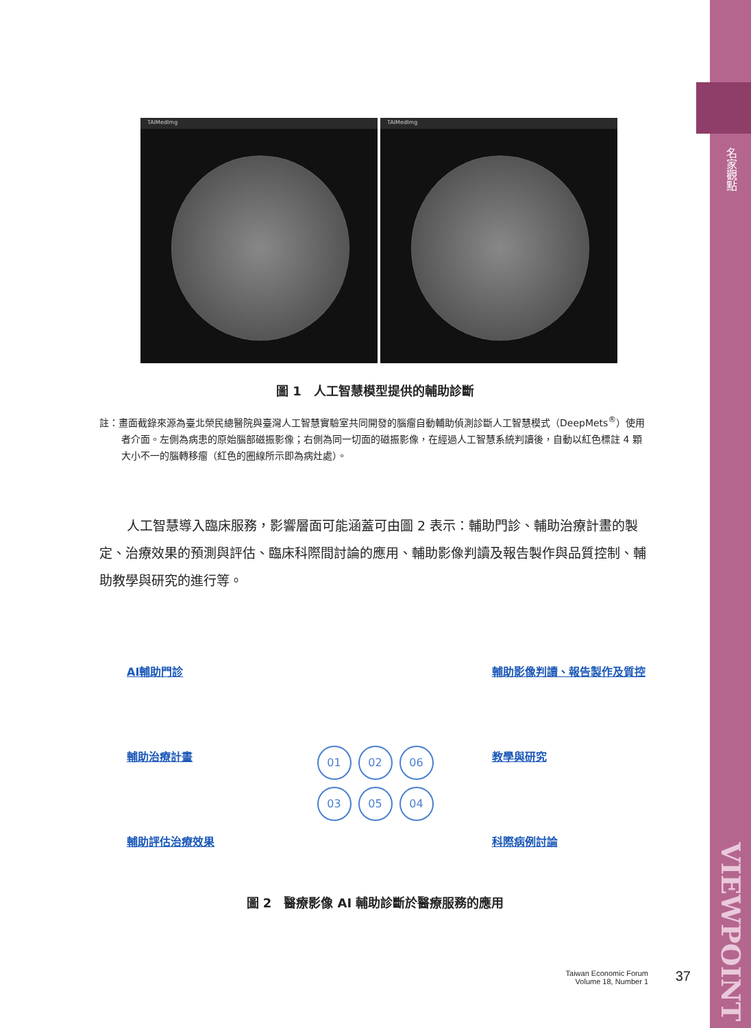名家觀點
VIEWPOINT
TAIMedImg TAIMedImg
圖 1　人工智慧模型提供的輔助診斷
註：畫面截錄來源為臺北榮民總醫院與臺灣人工智慧實驗室共同開發的腦瘤自動輔助偵測診斷人工智慧模式（DeepMets<sup>®</sup>）使用者介面。左側為病患的原始腦部磁振影像；右側為同一切面的磁振影像，在經過人工智慧系統判讀後，自動以紅色標註 4 顆大小不一的腦轉移瘤（紅色的圈線所示即為病灶處）。
人工智慧導入臨床服務，影響層面可能涵蓋可由圖 2 表示：輔助門診、輔助治療計畫的製定、治療效果的預測與評估、臨床科際間討論的應用、輔助影像判讀及報告製作與品質控制、輔助教學與研究的進行等。
AI輔助門診
輔助治療計畫
輔助評估治療效果
01 02 06 03 05 04
輔助影像判讀、報告製作及質控
教學與研究
科際病例討論
圖 2　醫療影像 AI 輔助診斷於醫療服務的應用
Taiwan Economic Forum
Volume 18, Number 1
37